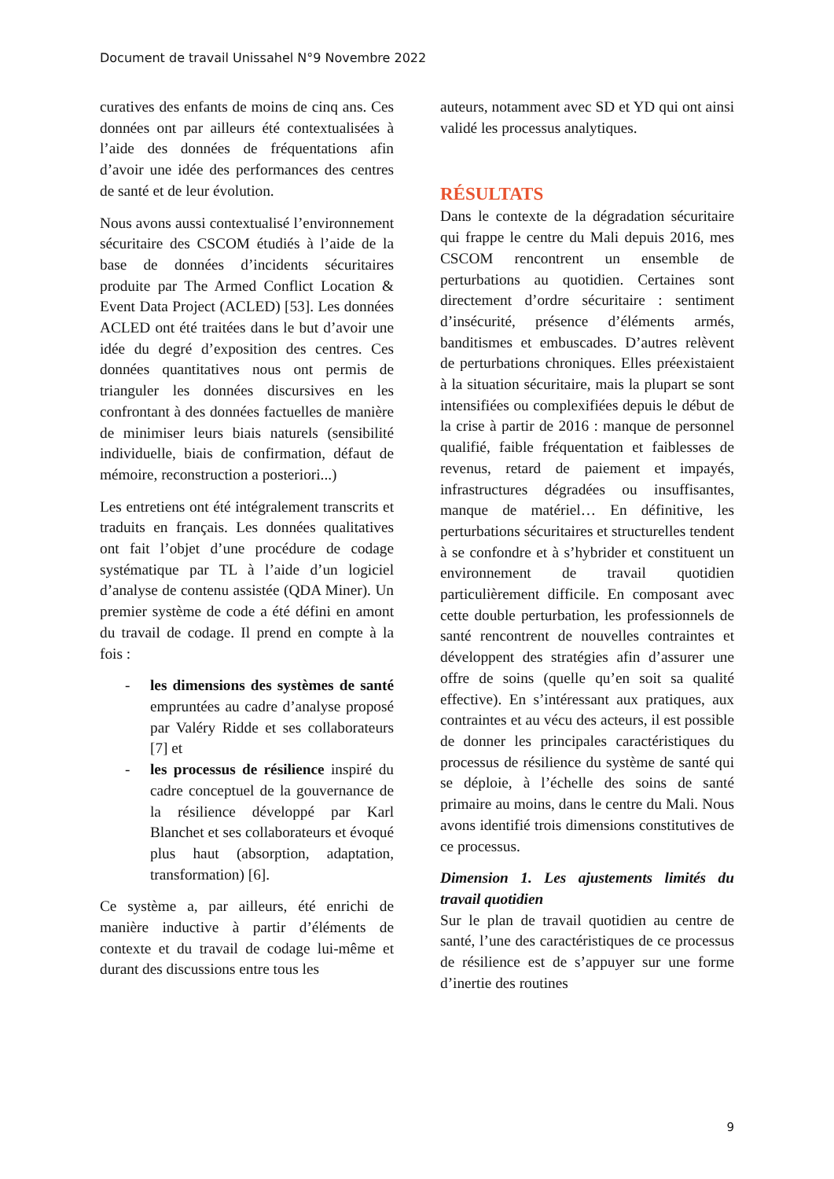Document de travail Unissahel N°9 Novembre 2022
curatives des enfants de moins de cinq ans. Ces données ont par ailleurs été contextualisées à l’aide des données de fréquentations afin d’avoir une idée des performances des centres de santé et de leur évolution.
Nous avons aussi contextualisé l’environnement sécuritaire des CSCOM étudiés à l’aide de la base de données d’incidents sécuritaires produite par The Armed Conflict Location & Event Data Project (ACLED) [53]. Les données ACLED ont été traitées dans le but d’avoir une idée du degré d’exposition des centres. Ces données quantitatives nous ont permis de trianguler les données discursives en les confrontant à des données factuelles de manière de minimiser leurs biais naturels (sensibilité individuelle, biais de confirmation, défaut de mémoire, reconstruction a posteriori...)
Les entretiens ont été intégralement transcrits et traduits en français. Les données qualitatives ont fait l’objet d’une procédure de codage systématique par TL à l’aide d’un logiciel d’analyse de contenu assistée (QDA Miner). Un premier système de code a été défini en amont du travail de codage. Il prend en compte à la fois :
- les dimensions des systèmes de santé empruntées au cadre d’analyse proposé par Valéry Ridde et ses collaborateurs [7] et
- les processus de résilience inspiré du cadre conceptuel de la gouvernance de la résilience développé par Karl Blanchet et ses collaborateurs et évoqué plus haut (absorption, adaptation, transformation) [6].
Ce système a, par ailleurs, été enrichi de manière inductive à partir d’éléments de contexte et du travail de codage lui-même et durant des discussions entre tous les
auteurs, notamment avec SD et YD qui ont ainsi validé les processus analytiques.
RÉSULTATS
Dans le contexte de la dégradation sécuritaire qui frappe le centre du Mali depuis 2016, mes CSCOM rencontrent un ensemble de perturbations au quotidien. Certaines sont directement d’ordre sécuritaire : sentiment d’insécurité, présence d’éléments armés, banditismes et embuscades. D’autres relèvent de perturbations chroniques. Elles préexistaient à la situation sécuritaire, mais la plupart se sont intensifiées ou complexifiées depuis le début de la crise à partir de 2016 : manque de personnel qualifié, faible fréquentation et faiblesses de revenus, retard de paiement et impayés, infrastructures dégradées ou insuffisantes, manque de matériel… En définitive, les perturbations sécuritaires et structurelles tendent à se confondre et à s’hybrider et constituent un environnement de travail quotidien particulièrement difficile. En composant avec cette double perturbation, les professionnels de santé rencontrent de nouvelles contraintes et développent des stratégies afin d’assurer une offre de soins (quelle qu’en soit sa qualité effective). En s’intéressant aux pratiques, aux contraintes et au vécu des acteurs, il est possible de donner les principales caractéristiques du processus de résilience du système de santé qui se déploie, à l’échelle des soins de santé primaire au moins, dans le centre du Mali. Nous avons identifié trois dimensions constitutives de ce processus.
Dimension 1. Les ajustements limités du travail quotidien
Sur le plan de travail quotidien au centre de santé, l’une des caractéristiques de ce processus de résilience est de s’appuyer sur une forme d’inertie des routines
9